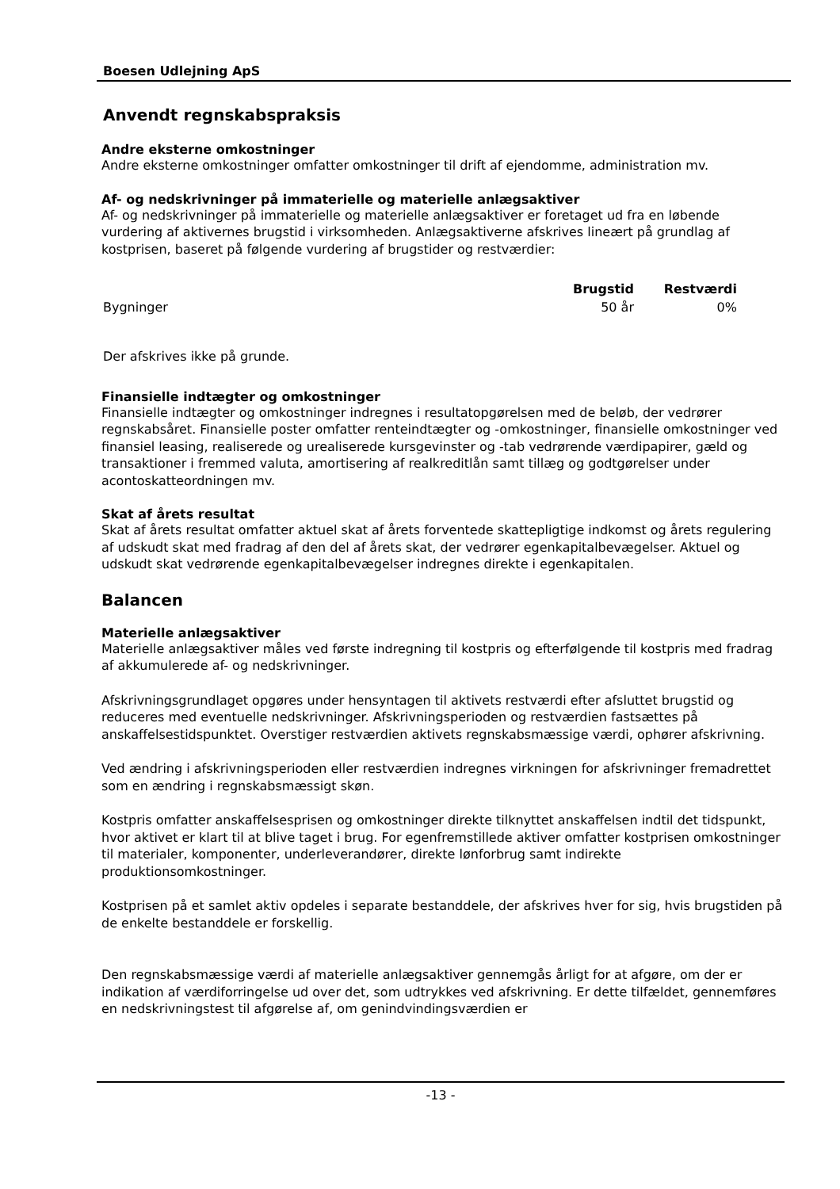Boesen Udlejning ApS
Anvendt regnskabspraksis
Andre eksterne omkostninger
Andre eksterne omkostninger omfatter omkostninger til drift af ejendomme, administration mv.
Af- og nedskrivninger på immaterielle og materielle anlægsaktiver
Af- og nedskrivninger på immaterielle og materielle anlægsaktiver er foretaget ud fra en løbende vurdering af aktivernes brugstid i virksomheden. Anlægsaktiverne afskrives lineært på grundlag af kostprisen, baseret på følgende vurdering af brugstider og restværdier:
| | Brugstid | Restværdi |
| --- | --- | --- |
| Bygninger | 50 år | 0% |
Der afskrives ikke på grunde.
Finansielle indtægter og omkostninger
Finansielle indtægter og omkostninger indregnes i resultatopgørelsen med de beløb, der vedrører regnskabsåret. Finansielle poster omfatter renteindtægter og -omkostninger, finansielle omkostninger ved finansiel leasing, realiserede og urealiserede kursgevinster og -tab vedrørende værdipapirer, gæld og transaktioner i fremmed valuta, amortisering af realkreditlån samt tillæg og godtgørelser under acontoskatteordningen mv.
Skat af årets resultat
Skat af årets resultat omfatter aktuel skat af årets forventede skattepligtige indkomst og årets regulering af udskudt skat med fradrag af den del af årets skat, der vedrører egenkapitalbevægelser. Aktuel og udskudt skat vedrørende egenkapitalbevægelser indregnes direkte i egenkapitalen.
Balancen
Materielle anlægsaktiver
Materielle anlægsaktiver måles ved første indregning til kostpris og efterfølgende til kostpris med fradrag af akkumulerede af- og nedskrivninger.
Afskrivningsgrundlaget opgøres under hensyntagen til aktivets restværdi efter afsluttet brugstid og reduceres med eventuelle nedskrivninger. Afskrivningsperioden og restværdien fastsættes på anskaffelsestidspunktet. Overstiger restværdien aktivets regnskabsmæssige værdi, ophører afskrivning.
Ved ændring i afskrivningsperioden eller restværdien indregnes virkningen for afskrivninger fremadrettet som en ændring i regnskabsmæssigt skøn.
Kostpris omfatter anskaffelsesprisen og omkostninger direkte tilknyttet anskaffelsen indtil det tidspunkt, hvor aktivet er klart til at blive taget i brug. For egenfremstillede aktiver omfatter kostprisen omkostninger til materialer, komponenter, underleverandører, direkte lønforbrug samt indirekte produktionsomkostninger.
Kostprisen på et samlet aktiv opdeles i separate bestanddele, der afskrives hver for sig, hvis brugstiden på de enkelte bestanddele er forskellig.
Den regnskabsmæssige værdi af materielle anlægsaktiver gennemgås årligt for at afgøre, om der er indikation af værdiforringelse ud over det, som udtrykkes ved afskrivning. Er dette tilfældet, gennemføres en nedskrivningstest til afgørelse af, om genindvindingsværdien er
-13 -